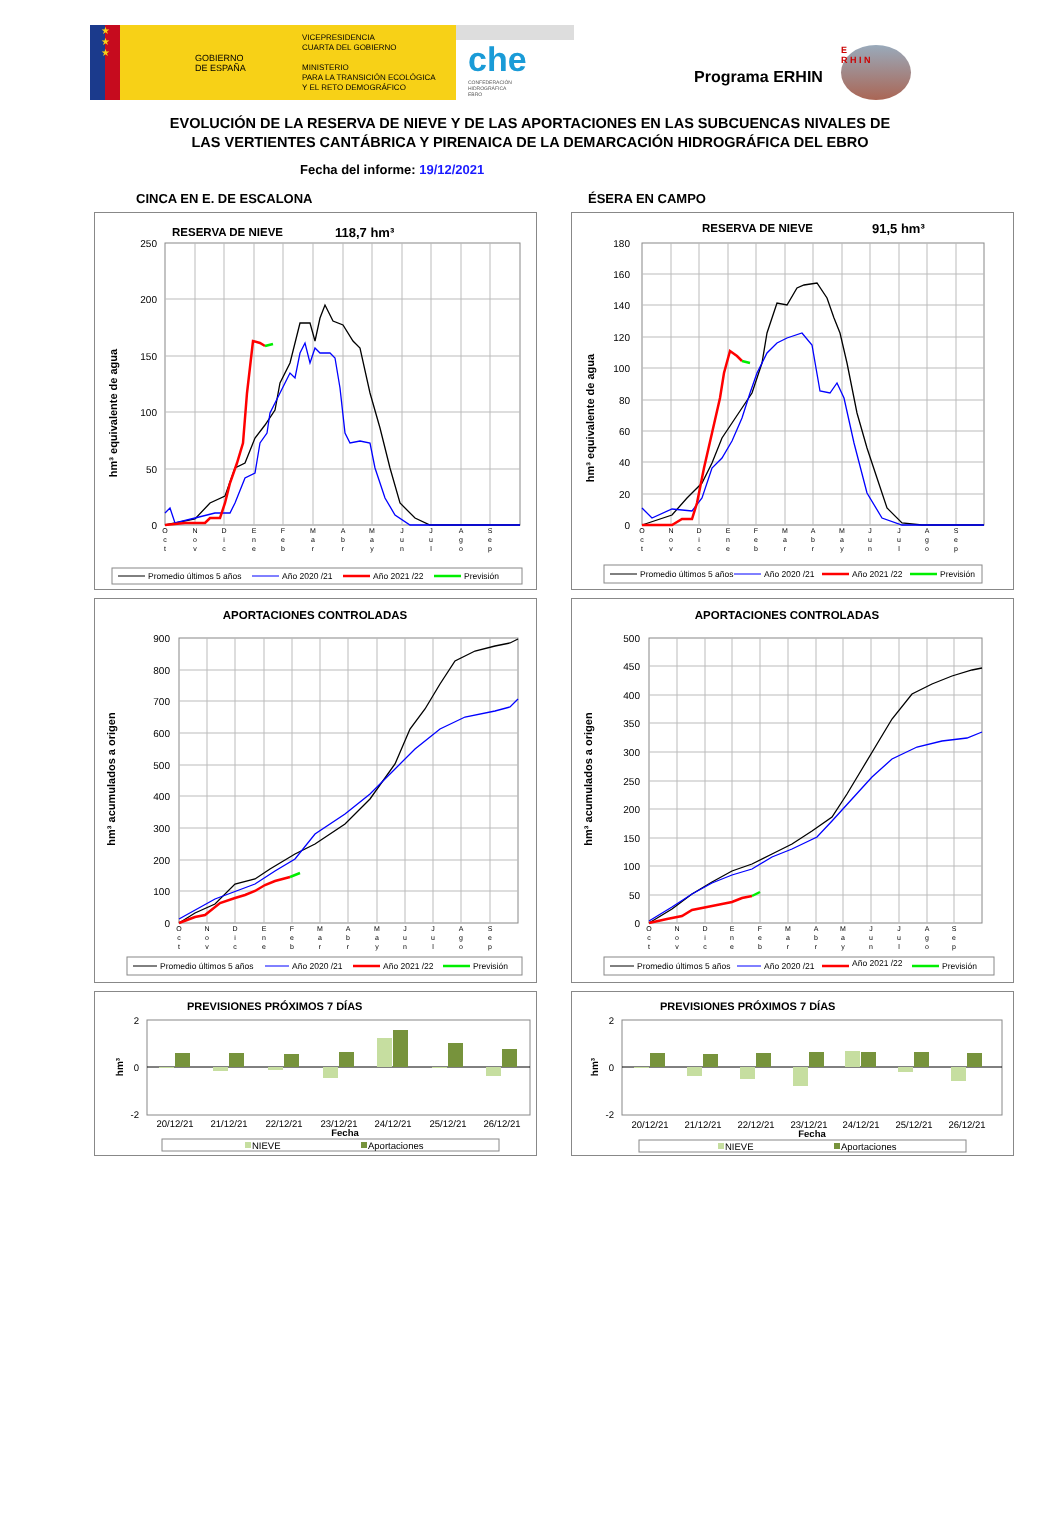★
★
★
GOBIERNO
DE ESPAÑA
VICEPRESIDENCIA
CUARTA DEL GOBIERNO
MINISTERIO
PARA LA TRANSICIÓN ECOLÓGICA
Y EL RETO DEMOGRÁFICO
che
CONFEDERACIÓN
HIDROGRÁFICA
EBRO
Programa ERHIN
E
R H I N
EVOLUCIÓN DE LA RESERVA DE NIEVE Y DE LAS APORTACIONES EN LAS SUBCUENCAS NIVALES DE
LAS VERTIENTES CANTÁBRICA Y PIRENAICA DE LA DEMARCACIÓN HIDROGRÁFICA DEL EBRO
Fecha del informe: 19/12/2021
CINCA EN E. DE ESCALONA ÉSERA EN CAMPO
RESERVA DE NIEVE
118,7 hm³
250
200
150
100
50
0
hm³ equivalente de agua
O
c
t
N
o
v
D
i
c
E
n
e
F
e
b
M
a
r
A
b
r
M
a
y
J
u
n
J
u
l
A
g
o
S
e
p
Promedio últimos 5 años
Año 2020 /21
Año 2021 /22
Previsión
RESERVA DE NIEVE
91,5 hm³
180
160
140
120
100
80
60
40
20
0
hm³ equivalente de agua
O
c
t
N
o
v
D
i
c
E
n
e
F
e
b
M
a
r
A
b
r
M
a
y
J
u
n
J
u
l
A
g
o
S
e
p
Promedio últimos 5 años
Año 2020 /21
Año 2021 /22
Previsión
APORTACIONES CONTROLADAS
900
800
700
600
500
400
300
200
100
0
hm³ acumulados a origen
O
c
t
N
o
v
D
i
c
E
n
e
F
e
b
M
a
r
A
b
r
M
a
y
J
u
n
J
u
l
A
g
o
S
e
p
Promedio últimos 5 años
Año 2020 /21
Año 2021 /22
Previsión
APORTACIONES CONTROLADAS
500
450
400
350
300
250
200
150
100
50
0
hm³ acumulados a origen
O
c
t
N
o
v
D
i
c
E
n
e
F
e
b
M
a
r
A
b
r
M
a
y
J
u
n
J
u
l
A
g
o
S
e
p
Promedio últimos 5 años
Año 2020 /21
Año 2021 /22
Previsión
PREVISIONES PRÓXIMOS 7 DÍAS
2
0
-2
hm³
20/12/21
21/12/21
22/12/21
23/12/21
24/12/21
25/12/21
26/12/21
Fecha
NIEVE
Aportaciones
PREVISIONES PRÓXIMOS 7 DÍAS
2
0
-2
hm³
20/12/21
21/12/21
22/12/21
23/12/21
24/12/21
25/12/21
26/12/21
Fecha
NIEVE
Aportaciones